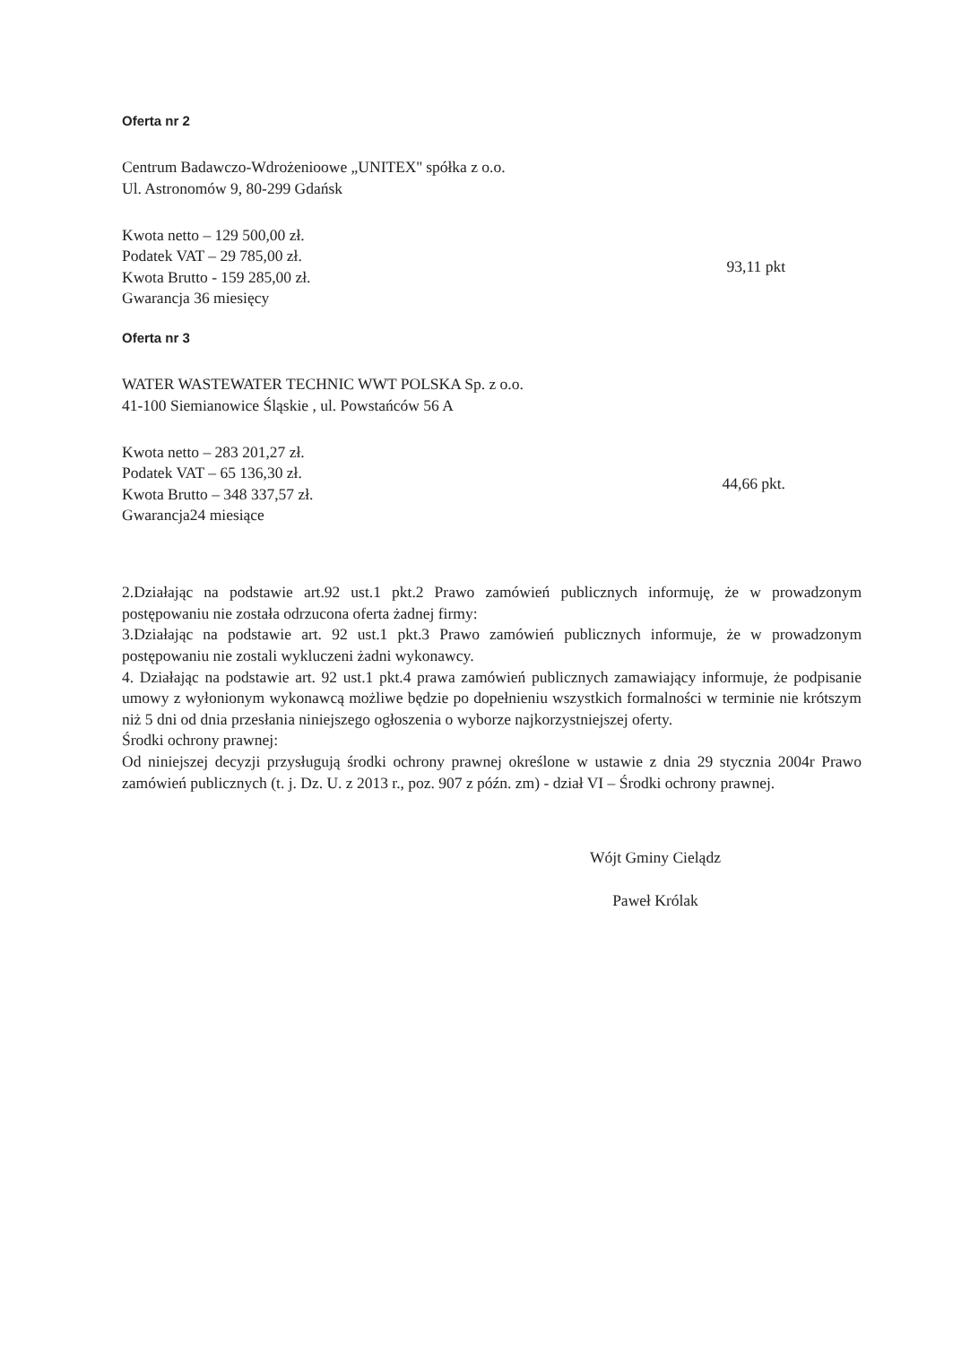Oferta nr 2
Centrum Badawczo-Wdrożenioowe „UNITEX'' spółka z o.o.
Ul. Astronomów 9, 80-299 Gdańsk
Kwota netto – 129 500,00 zł.
Podatek VAT – 29 785,00 zł.
Kwota Brutto - 159 285,00 zł.
Gwarancja 36 miesięcy
93,11 pkt
Oferta nr 3
WATER WASTEWATER TECHNIC WWT POLSKA Sp. z o.o.
41-100 Siemianowice Śląskie , ul. Powstańców 56 A
Kwota netto – 283 201,27 zł.
Podatek VAT – 65 136,30 zł.
Kwota Brutto – 348 337,57 zł.
Gwarancja24 miesiące
44,66 pkt.
2.Działając na podstawie art.92 ust.1 pkt.2 Prawo zamówień publicznych informuję, że w prowadzonym postępowaniu nie została odrzucona oferta żadnej firmy:
3.Działając na podstawie art. 92 ust.1 pkt.3 Prawo zamówień publicznych informuje, że w prowadzonym postępowaniu nie zostali wykluczeni żadni wykonawcy.
4. Działając na podstawie art. 92 ust.1 pkt.4 prawa zamówień publicznych zamawiający informuje, że podpisanie umowy z wyłonionym wykonawcą możliwe będzie po dopełnieniu wszystkich formalności w terminie nie krótszym niż 5 dni od dnia przesłania niniejszego ogłoszenia o wyborze najkorzystniejszej oferty.
Środki ochrony prawnej:
Od niniejszej decyzji przysługują środki ochrony prawnej określone w ustawie z dnia 29 stycznia 2004r Prawo zamówień publicznych (t. j. Dz. U. z 2013 r., poz. 907 z późn. zm) - dział VI – Środki ochrony prawnej.
Wójt Gminy Cielądz
Paweł Królak